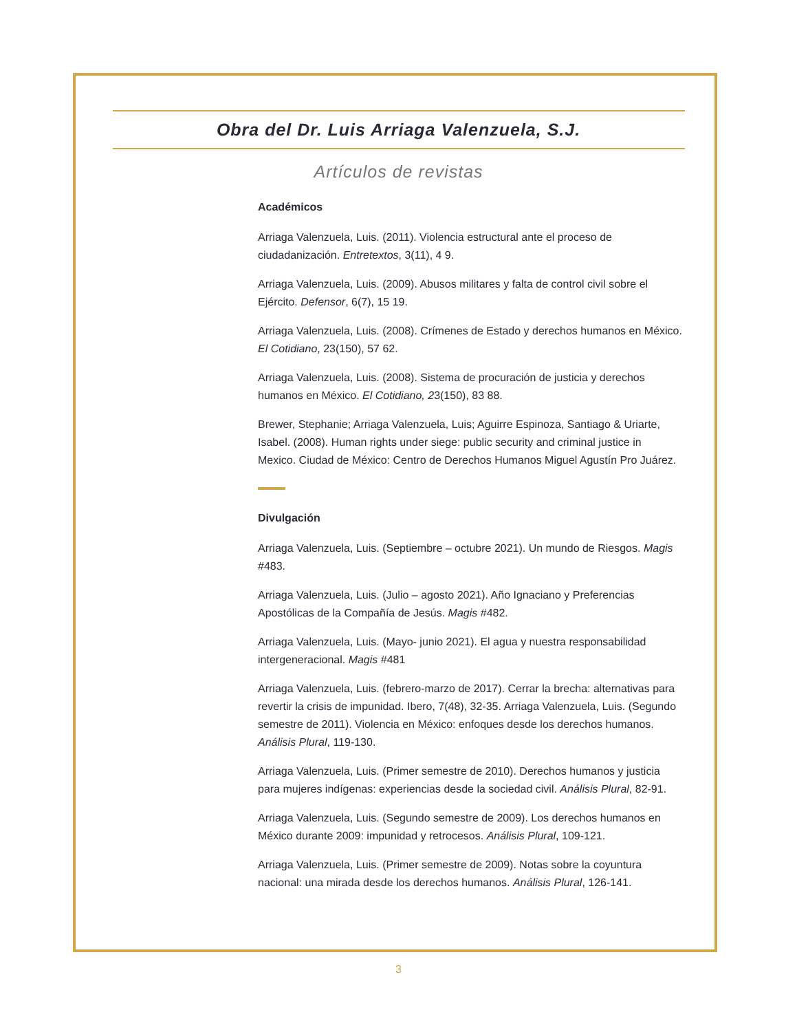Obra del Dr. Luis Arriaga Valenzuela, S.J.
Artículos de revistas
Académicos
Arriaga Valenzuela, Luis. (2011). Violencia estructural ante el proceso de ciudadanización. Entretextos, 3(11), 4 9.
Arriaga Valenzuela, Luis. (2009). Abusos militares y falta de control civil sobre el Ejército. Defensor, 6(7), 15 19.
Arriaga Valenzuela, Luis. (2008). Crímenes de Estado y derechos humanos en México. El Cotidiano, 23(150), 57 62.
Arriaga Valenzuela, Luis. (2008). Sistema de procuración de justicia y derechos humanos en México. El Cotidiano, 23(150), 83 88.
Brewer, Stephanie; Arriaga Valenzuela, Luis; Aguirre Espinoza, Santiago & Uriarte, Isabel. (2008). Human rights under siege: public security and criminal justice in Mexico. Ciudad de México: Centro de Derechos Humanos Miguel Agustín Pro Juárez.
Divulgación
Arriaga Valenzuela, Luis. (Septiembre – octubre 2021). Un mundo de Riesgos. Magis #483.
Arriaga Valenzuela, Luis. (Julio – agosto 2021). Año Ignaciano y Preferencias Apostólicas de la Compañía de Jesús. Magis #482.
Arriaga Valenzuela, Luis. (Mayo- junio 2021). El agua y nuestra responsabilidad intergeneracional. Magis #481
Arriaga Valenzuela, Luis. (febrero-marzo de 2017). Cerrar la brecha: alternativas para revertir la crisis de impunidad. Ibero, 7(48), 32-35. Arriaga Valenzuela, Luis. (Segundo semestre de 2011). Violencia en México: enfoques desde los derechos humanos. Análisis Plural, 119-130.
Arriaga Valenzuela, Luis. (Primer semestre de 2010). Derechos humanos y justicia para mujeres indígenas: experiencias desde la sociedad civil. Análisis Plural, 82-91.
Arriaga Valenzuela, Luis. (Segundo semestre de 2009). Los derechos humanos en México durante 2009: impunidad y retrocesos. Análisis Plural, 109-121.
Arriaga Valenzuela, Luis. (Primer semestre de 2009). Notas sobre la coyuntura nacional: una mirada desde los derechos humanos. Análisis Plural, 126-141.
3